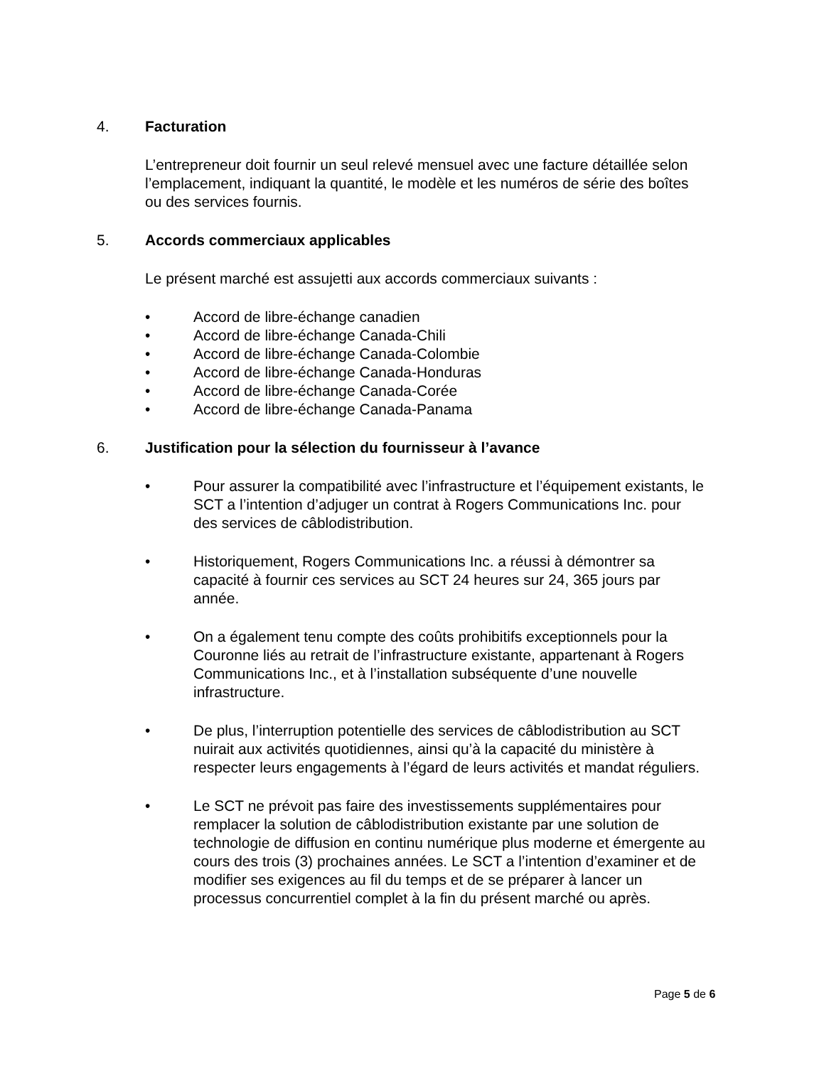4. Facturation
L’entrepreneur doit fournir un seul relevé mensuel avec une facture détaillée selon l’emplacement, indiquant la quantité, le modèle et les numéros de série des boîtes ou des services fournis.
5. Accords commerciaux applicables
Le présent marché est assujetti aux accords commerciaux suivants :
• Accord de libre-échange canadien
• Accord de libre-échange Canada-Chili
• Accord de libre-échange Canada-Colombie
• Accord de libre-échange Canada-Honduras
• Accord de libre-échange Canada-Corée
• Accord de libre-échange Canada-Panama
6. Justification pour la sélection du fournisseur à l’avance
• Pour assurer la compatibilité avec l’infrastructure et l’équipement existants, le SCT a l’intention d’adjuger un contrat à Rogers Communications Inc. pour des services de câblodistribution.
• Historiquement, Rogers Communications Inc. a réussi à démontrer sa capacité à fournir ces services au SCT 24 heures sur 24, 365 jours par année.
• On a également tenu compte des coûts prohibitifs exceptionnels pour la Couronne liés au retrait de l’infrastructure existante, appartenant à Rogers Communications Inc., et à l’installation subséquente d’une nouvelle infrastructure.
• De plus, l’interruption potentielle des services de câblodistribution au SCT nuirait aux activités quotidiennes, ainsi qu’à la capacité du ministère à respecter leurs engagements à l’égard de leurs activités et mandat réguliers.
• Le SCT ne prévoit pas faire des investissements supplémentaires pour remplacer la solution de câblodistribution existante par une solution de technologie de diffusion en continu numérique plus moderne et émergente au cours des trois (3) prochaines années. Le SCT a l’intention d’examiner et de modifier ses exigences au fil du temps et de se préparer à lancer un processus concurrentiel complet à la fin du présent marché ou après.
Page 5 de 6